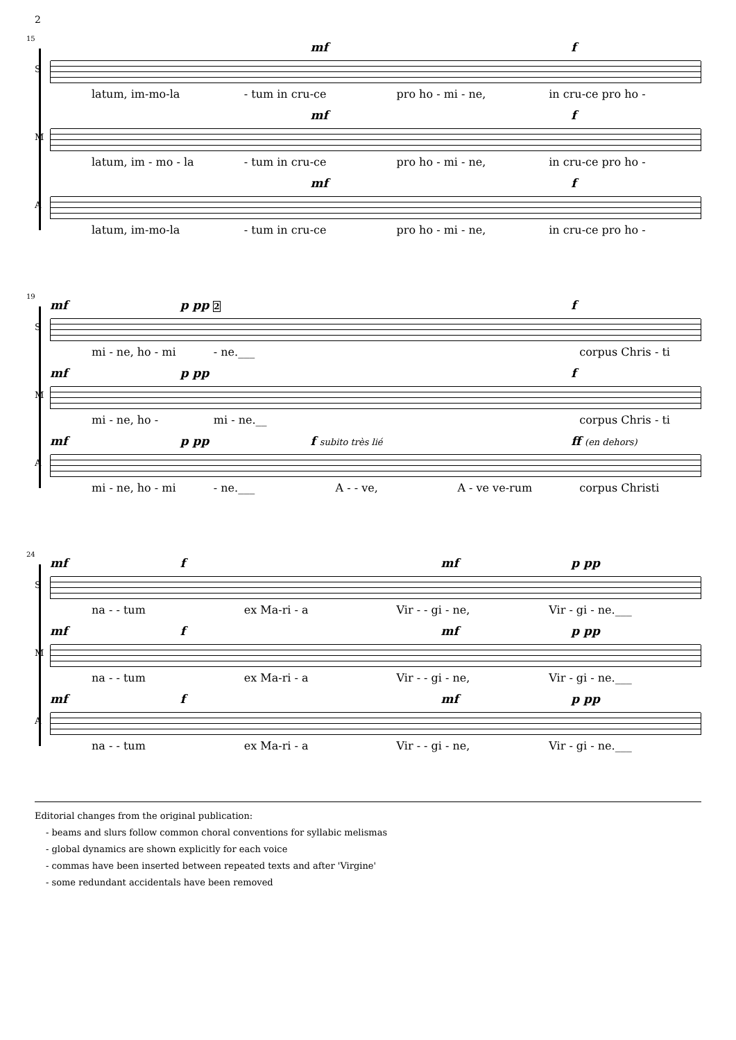2
15
S
mf f
latum, im-mo-la - tum in cru-ce pro ho - mi - ne, in cru-ce pro ho -
M
mf f
latum, im - mo - la - tum in cru-ce pro ho - mi - ne, in cru-ce pro ho -
A
mf f
latum, im-mo-la - tum in cru-ce pro ho - mi - ne, in cru-ce pro ho -
19
S
mf p pp 2 f
mi - ne, ho - mi - ne.___ corpus Chris - ti
M
mf p pp f
mi - ne, ho - mi - ne.__ corpus Chris - ti
A
mf p pp f subito très lié ff (en dehors)
mi - ne, ho - mi - ne.___ A - - ve, A - ve ve-rum corpus Christi
24
S
mf f mf p pp
na - - tum ex Ma-ri - a Vir - - gi - ne, Vir - gi - ne.___
M
mf f mf p pp
na - - tum ex Ma-ri - a Vir - - gi - ne, Vir - gi - ne.___
A
mf f mf p pp
na - - tum ex Ma-ri - a Vir - - gi - ne, Vir - gi - ne.___
Editorial changes from the original publication:
- beams and slurs follow common choral conventions for syllabic melismas
- global dynamics are shown explicitly for each voice
- commas have been inserted between repeated texts and after 'Virgine'
- some redundant accidentals have been removed